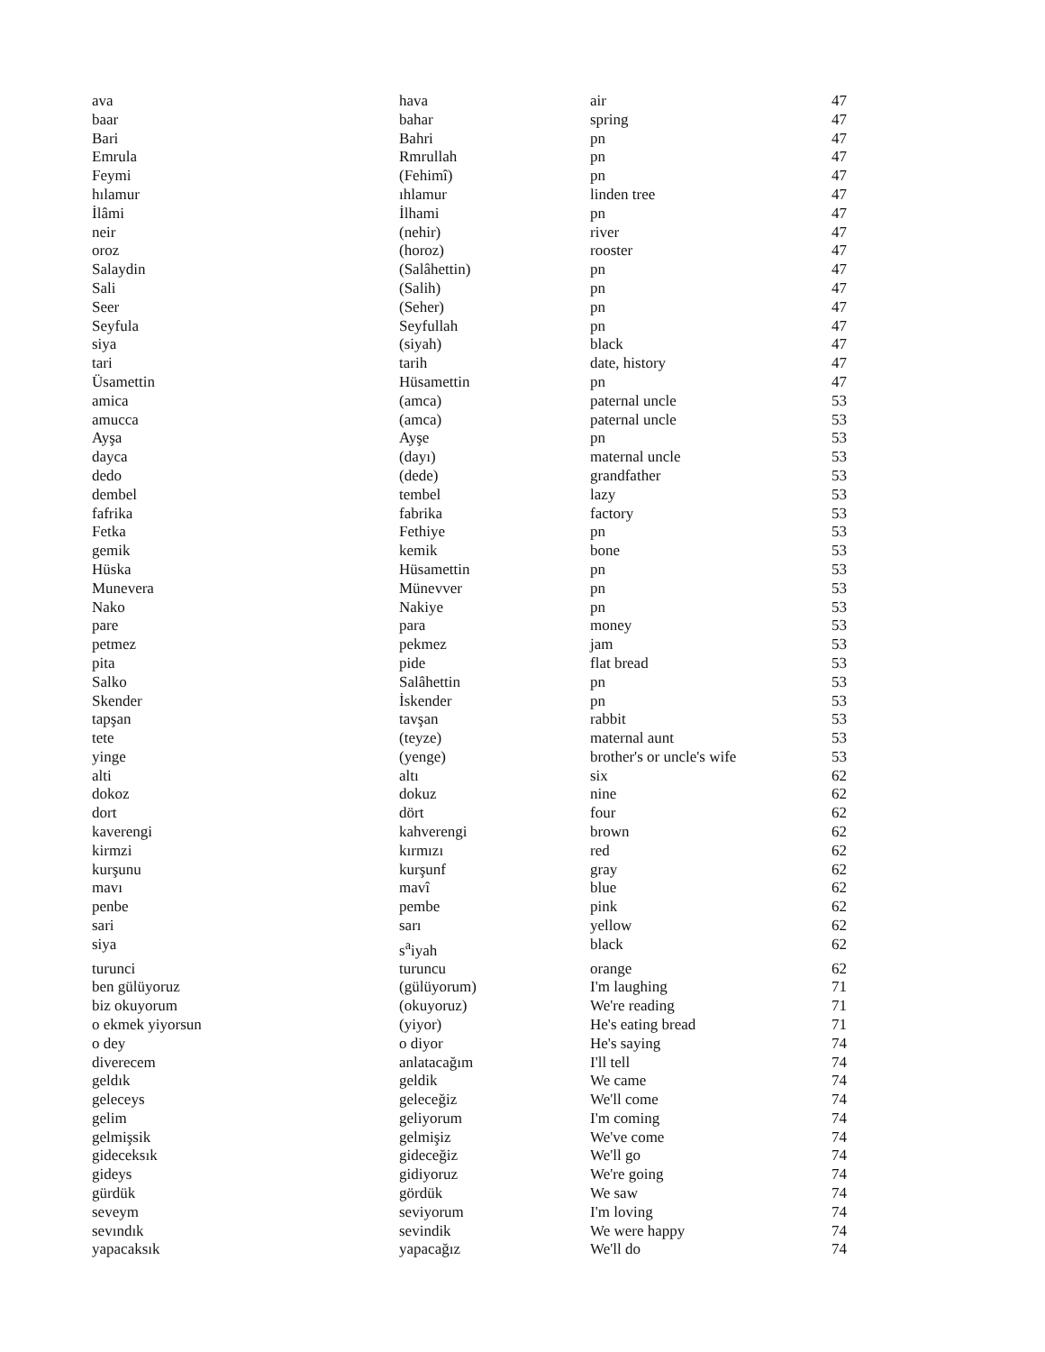| ava | hava | air | 47 |
| baar | bahar | spring | 47 |
| Bari | Bahri | pn | 47 |
| Emrula | Rmrullah | pn | 47 |
| Feymi | (Fehimî) | pn | 47 |
| hılamur | ıhlamur | linden tree | 47 |
| İlâmi | İlhami | pn | 47 |
| neir | (nehir) | river | 47 |
| oroz | (horoz) | rooster | 47 |
| Salaydin | (Salâhettin) | pn | 47 |
| Sali | (Salih) | pn | 47 |
| Seer | (Seher) | pn | 47 |
| Seyfula | Seyfullah | pn | 47 |
| siya | (siyah) | black | 47 |
| tari | tarih | date, history | 47 |
| Üsamettin | Hüsamettin | pn | 47 |
| amica | (amca) | paternal uncle | 53 |
| amucca | (amca) | paternal uncle | 53 |
| Ayşa | Ayşe | pn | 53 |
| dayca | (dayı) | maternal uncle | 53 |
| dedo | (dede) | grandfather | 53 |
| dembel | tembel | lazy | 53 |
| fafrika | fabrika | factory | 53 |
| Fetka | Fethiye | pn | 53 |
| gemik | kemik | bone | 53 |
| Hüska | Hüsamettin | pn | 53 |
| Munevera | Münevver | pn | 53 |
| Nako | Nakiye | pn | 53 |
| pare | para | money | 53 |
| petmez | pekmez | jam | 53 |
| pita | pide | flat bread | 53 |
| Salko | Salâhettin | pn | 53 |
| Skender | İskender | pn | 53 |
| tapşan | tavşan | rabbit | 53 |
| tete | (teyze) | maternal aunt | 53 |
| yinge | (yenge) | brother's or uncle's wife | 53 |
| alti | altı | six | 62 |
| dokoz | dokuz | nine | 62 |
| dort | dört | four | 62 |
| kaverengi | kahverengi | brown | 62 |
| kirmzi | kırmızı | red | 62 |
| kurşunu | kurşunf | gray | 62 |
| mavı | mavî | blue | 62 |
| penbe | pembe | pink | 62 |
| sari | sarı | yellow | 62 |
| siya | s<sup>a</sup>iyah | black | 62 |
| turunci | turuncu | orange | 62 |
| ben gülüyoruz | (gülüyorum) | I'm laughing | 71 |
| biz okuyorum | (okuyoruz) | We're reading | 71 |
| o ekmek yiyorsun | (yiyor) | He's eating bread | 71 |
| o dey | o diyor | He's saying | 74 |
| diverecem | anlatacağım | I'll tell | 74 |
| geldık | geldik | We came | 74 |
| geleceys | geleceğiz | We'll come | 74 |
| gelim | geliyorum | I'm coming | 74 |
| gelmişsik | gelmişiz | We've come | 74 |
| gideceksık | gideceğiz | We'll go | 74 |
| gideys | gidiyoruz | We're going | 74 |
| gürdük | gördük | We saw | 74 |
| seveym | seviyorum | I'm loving | 74 |
| sevındık | sevindik | We were happy | 74 |
| yapacaksık | yapacağız | We'll do | 74 |